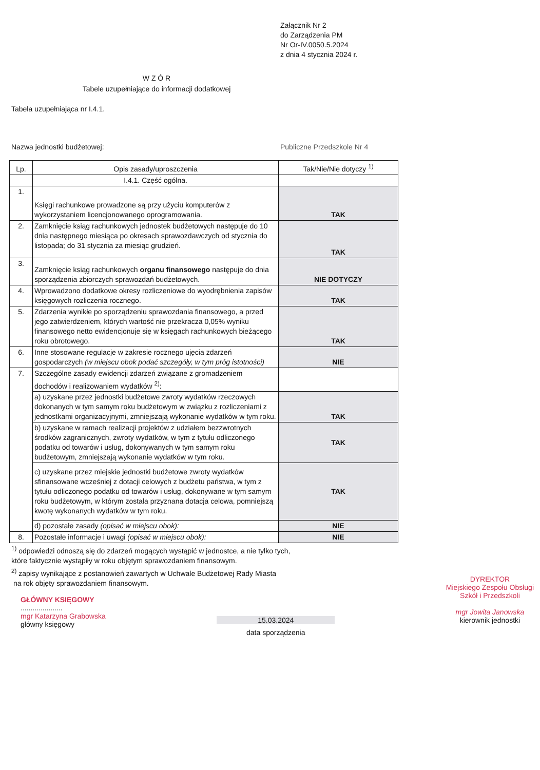Załącznik Nr 2
do Zarządzenia PM
Nr Or-IV.0050.5.2024
z dnia 4 stycznia 2024 r.
W Z Ó R
Tabele uzupełniające do informacji dodatkowej
Tabela uzupełniająca nr I.4.1.
Nazwa jednostki budżetowej: Publiczne Przedszkole Nr 4
| Lp. | Opis zasady/uproszczenia | Tak/Nie/Nie dotyczy <sup>1)</sup> |
| --- | --- | --- |
| | I.4.1. Część ogólna. | |
| 1. | Księgi rachunkowe prowadzone są przy użyciu komputerów z wykorzystaniem licencjonowanego oprogramowania. | TAK |
| 2. | Zamknięcie ksiąg rachunkowych jednostek budżetowych następuje do 10 dnia następnego miesiąca po okresach sprawozdawczych od stycznia do listopada; do 31 stycznia za miesiąc grudzień. | TAK |
| 3. | Zamknięcie ksiąg rachunkowych organu finansowego następuje do dnia sporządzenia zbiorczych sprawozdań budżetowych. | NIE DOTYCZY |
| 4. | Wprowadzono dodatkowe okresy rozliczeniowe do wyodrębnienia zapisów księgowych rozliczenia rocznego. | TAK |
| 5. | Zdarzenia wynikłe po sporządzeniu sprawozdania finansowego, a przed jego zatwierdzeniem, których wartość nie przekracza 0,05% wyniku finansowego netto ewidencjonuje się w księgach rachunkowych bieżącego roku obrotowego. | TAK |
| 6. | Inne stosowane regulacje w zakresie rocznego ujęcia zdarzeń gospodarczych (w miejscu obok podać szczegóły, w tym próg istotności) | NIE |
| 7. | Szczególne zasady ewidencji zdarzeń związane z gromadzeniem dochodów i realizowaniem wydatków <sup>2)</sup>: | |
| | a) uzyskane przez jednostki budżetowe zwroty wydatków rzeczowych dokonanych w tym samym roku budżetowym w związku z rozliczeniami z jednostkami organizacyjnymi, zmniejszają wykonanie wydatków w tym roku. | TAK |
| | b) uzyskane w ramach realizacji projektów z udziałem bezzwrotnych środków zagranicznych, zwroty wydatków, w tym z tytułu odliczonego podatku od towarów i usług, dokonywanych w tym samym roku budżetowym, zmniejszają wykonanie wydatków w tym roku. | TAK |
| | c) uzyskane przez miejskie jednostki budżetowe zwroty wydatków sfinansowane wcześniej z dotacji celowych z budżetu państwa, w tym z tytułu odliczonego podatku od towarów i usług, dokonywane w tym samym roku budżetowym, w którym została przyznana dotacja celowa, pomniejszą kwotę wykonanych wydatków w tym roku. | TAK |
| | d) pozostałe zasady (opisać w miejscu obok): | NIE |
| 8. | Pozostałe informacje i uwagi (opisać w miejscu obok): | NIE |
<sup>1)</sup> odpowiedzi odnoszą się do zdarzeń mogących wystąpić w jednostce, a nie tylko tych,
które faktycznie wystąpiły w roku objętym sprawozdaniem finansowym.
<sup>2)</sup> zapisy wynikające z postanowień zawartych w Uchwale Budżetowej Rady Miasta
na rok objęty sprawozdaniem finansowym.
GŁÓWNY KSIĘGOWY
.....................
mgr Katarzyna Grabowska
główny księgowy
15.03.2024
data sporządzenia
DYREKTOR
Miejskiego Zespołu Obsługi
Szkół i Przedszkoli
mgr Jowita Janowska
kierownik jednostki